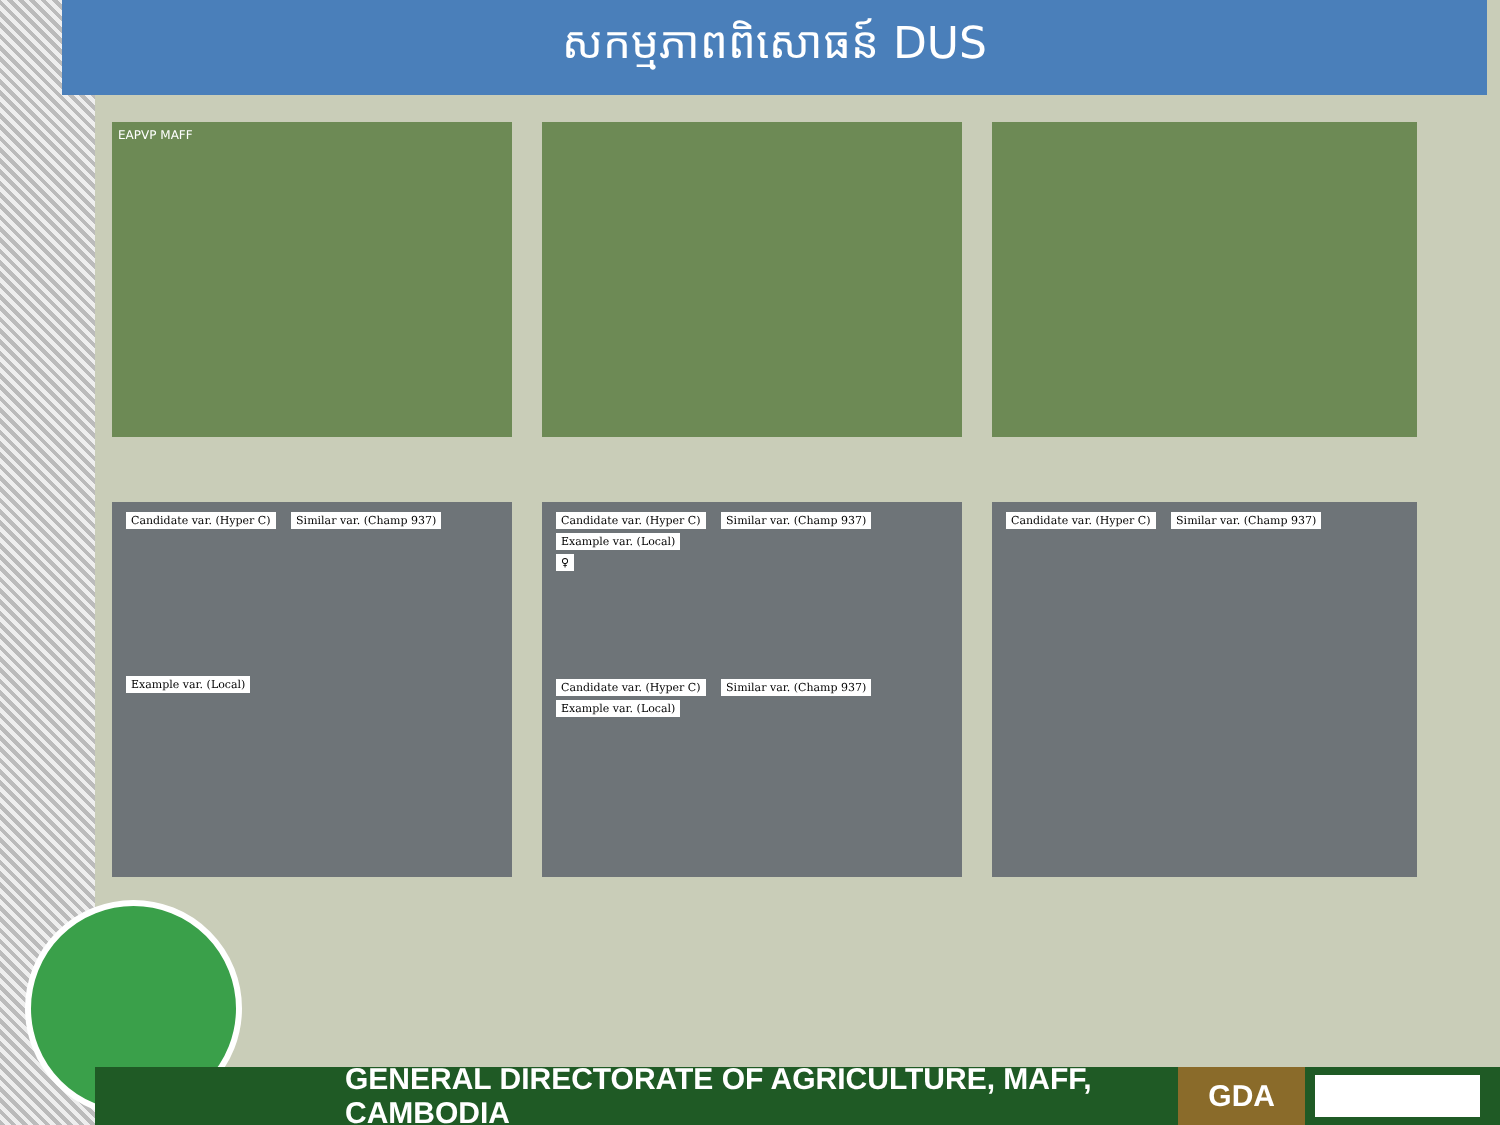សកម្មភាពពិសោធន៍ DUS
EAPVP MAFF
Candidate var. (Hyper C) Similar var. (Champ 937)
Example var. (Local)
Candidate var. (Hyper C) Similar var. (Champ 937) Example var. (Local)
♀
Candidate var. (Hyper C) Similar var. (Champ 937) Example var. (Local)
Candidate var. (Hyper C) Similar var. (Champ 937)
GENERAL DIRECTORATE OF AGRICULTURE, MAFF, CAMBODIA
GDA